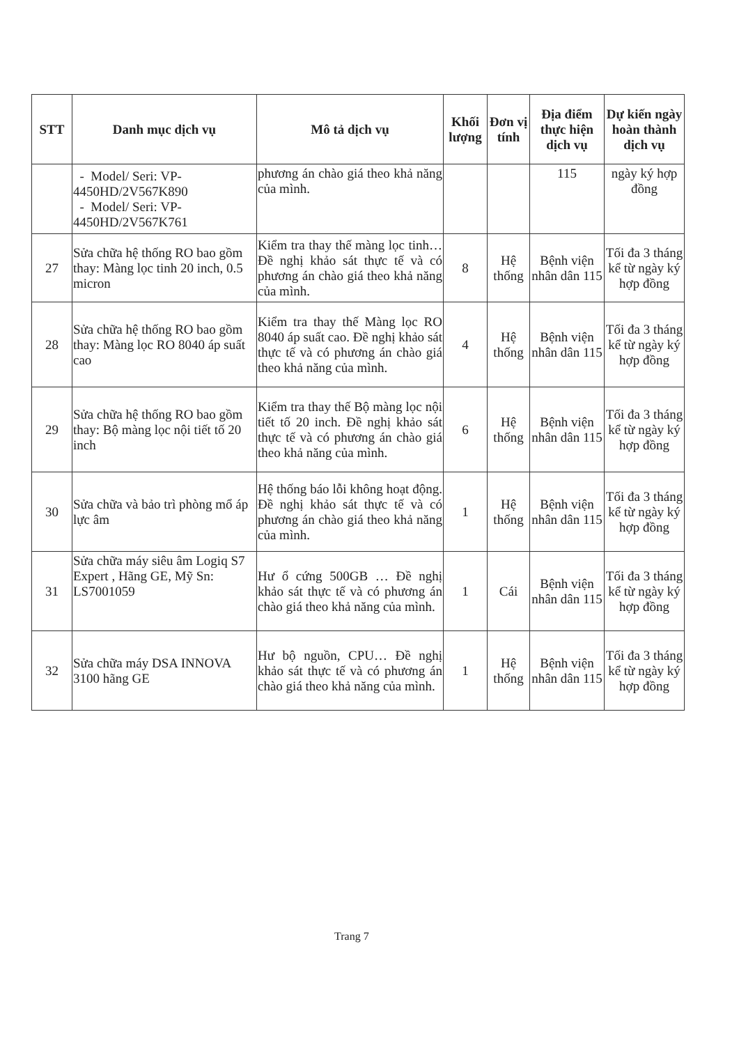| STT | Danh mục dịch vụ | Mô tả dịch vụ | Khối lượng | Đơn vị tính | Địa điểm thực hiện dịch vụ | Dự kiến ngày hoàn thành dịch vụ |
| --- | --- | --- | --- | --- | --- | --- |
| | - Model/ Seri: VP-4450HD/2V567K890 - Model/ Seri: VP-4450HD/2V567K761 | phương án chào giá theo khả năng của mình. | | | 115 | ngày ký hợp đồng |
| 27 | Sửa chữa hệ thống RO bao gồm thay: Màng lọc tinh 20 inch, 0.5 micron | Kiểm tra thay thế màng lọc tinh… Đề nghị khảo sát thực tế và có phương án chào giá theo khả năng của mình. | 8 | Hệ thống | Bệnh viện nhân dân 115 | Tối đa 3 tháng kể từ ngày ký hợp đồng |
| 28 | Sửa chữa hệ thống RO bao gồm thay: Màng lọc RO 8040 áp suất cao | Kiểm tra thay thế Màng lọc RO 8040 áp suất cao. Đề nghị khảo sát thực tế và có phương án chào giá theo khả năng của mình. | 4 | Hệ thống | Bệnh viện nhân dân 115 | Tối đa 3 tháng kể từ ngày ký hợp đồng |
| 29 | Sửa chữa hệ thống RO bao gồm thay: Bộ màng lọc nội tiết tố 20 inch | Kiểm tra thay thế Bộ màng lọc nội tiết tố 20 inch. Đề nghị khảo sát thực tế và có phương án chào giá theo khả năng của mình. | 6 | Hệ thống | Bệnh viện nhân dân 115 | Tối đa 3 tháng kể từ ngày ký hợp đồng |
| 30 | Sửa chữa và bảo trì phòng mổ áp lực âm | Hệ thống báo lỗi không hoạt động. Đề nghị khảo sát thực tế và có phương án chào giá theo khả năng của mình. | 1 | Hệ thống | Bệnh viện nhân dân 115 | Tối đa 3 tháng kể từ ngày ký hợp đồng |
| 31 | Sửa chữa máy siêu âm Logiq S7 Expert , Hãng GE, Mỹ Sn: LS7001059 | Hư ổ cứng 500GB … Đề nghị khảo sát thực tế và có phương án chào giá theo khả năng của mình. | 1 | Cái | Bệnh viện nhân dân 115 | Tối đa 3 tháng kể từ ngày ký hợp đồng |
| 32 | Sửa chữa máy DSA INNOVA 3100 hãng GE | Hư bộ nguồn, CPU… Đề nghị khảo sát thực tế và có phương án chào giá theo khả năng của mình. | 1 | Hệ thống | Bệnh viện nhân dân 115 | Tối đa 3 tháng kể từ ngày ký hợp đồng |
Trang 7